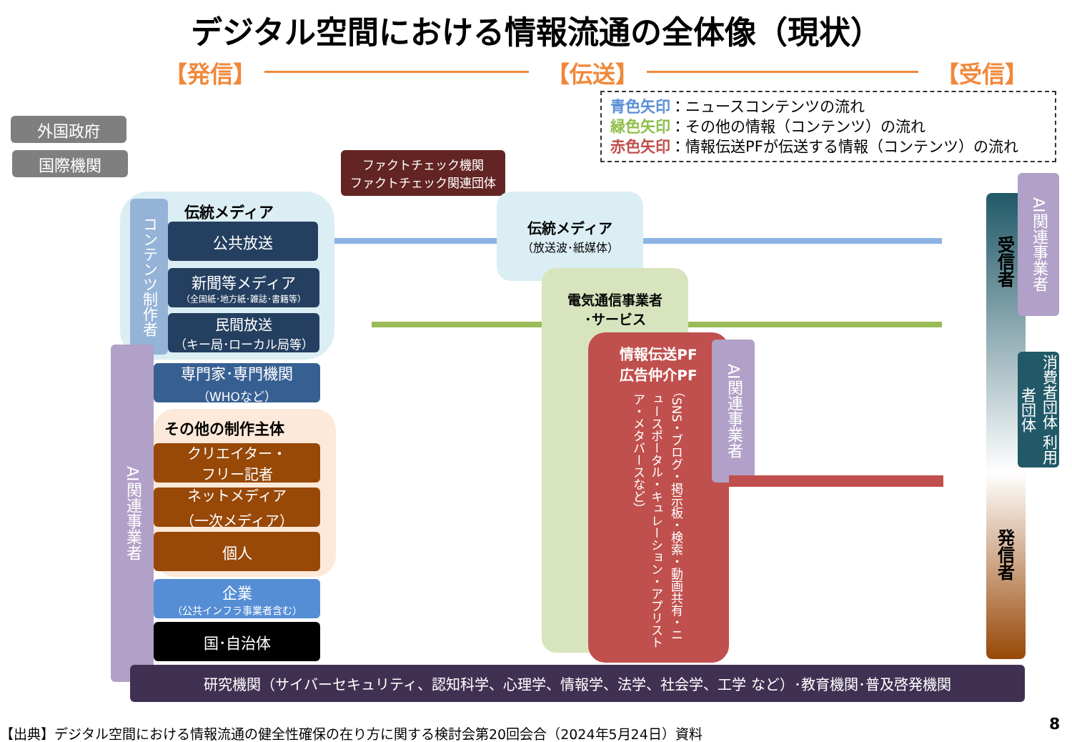デジタル空間における情報流通の全体像（現状）
【発信】 【伝送】 【受信】
青色矢印：ニュースコンテンツの流れ
緑色矢印：その他の情報（コンテンツ）の流れ
赤色矢印：情報伝送PFが伝送する情報（コンテンツ）の流れ
外国政府
国際機関
ファクトチェック機関
ファクトチェック関連団体
伝統メディア
コンテンツ制作者
公共放送
新聞等メディア
（全国紙･地方紙･雑誌･書籍等）
民間放送
（キー局･ローカル局等）
AI関連事業者
専門家･専門機関
（WHOなど）
その他の制作主体
クリエイター・
フリー記者
ネットメディア
（一次メディア）
個人
企業
（公共インフラ事業者含む）
国･自治体
伝統メディア
（放送波･紙媒体）
電気通信事業者
･サービス
情報伝送PF
広告仲介PF
（SNS・ブログ・掲示板・検索・動画共有・ニュースポータル・キュレーション・アプリストア・メタバースなど）
AI関連事業者
受信者
発信者
AI関連事業者
消費者団体 利用者団体
研究機関（サイバーセキュリティ、認知科学、心理学、情報学、法学、社会学、工学 など）･教育機関･普及啓発機関
【出典】デジタル空間における情報流通の健全性確保の在り方に関する検討会第20回会合（2024年5月24日）資料
8